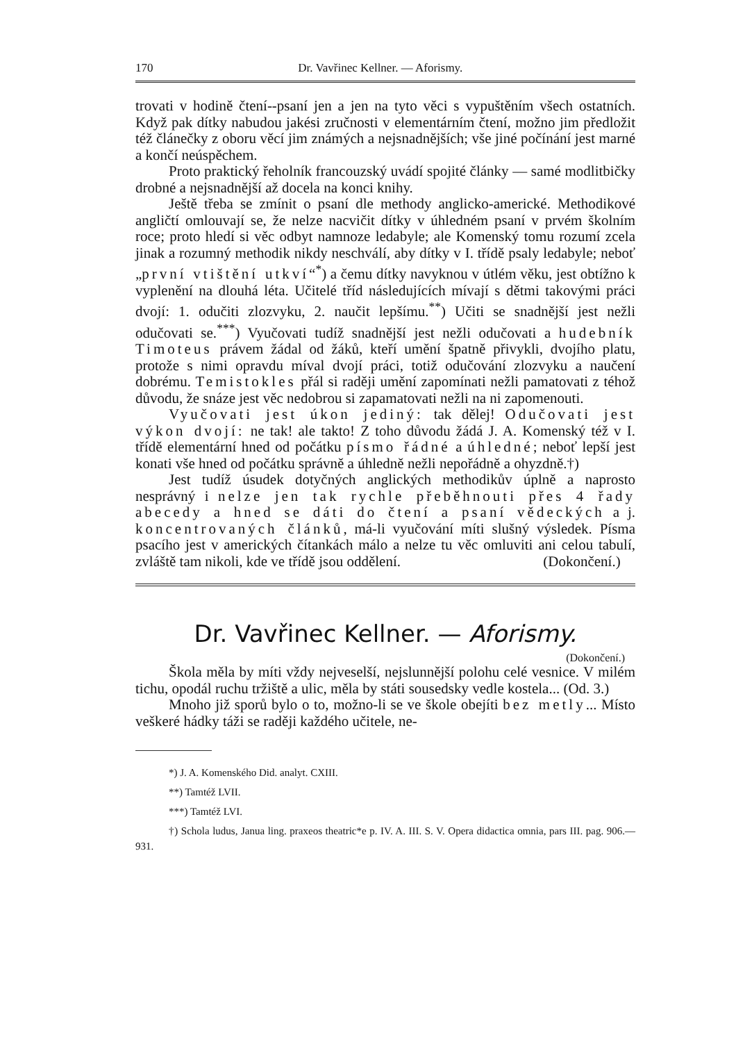170 Dr. Vavřinec Kellner. — Aforismy.
trovati v hodině čtení--psaní jen a jen na tyto věci s vypuštěním všech ostatních. Když pak dítky nabudou jakési zručnosti v elementárním čtení, možno jim předložit též článečky z oboru věcí jim známých a nejsnadnějších; vše jiné počínání jest marné a končí neúspěchem.
Proto praktický řeholník francouzský uvádí spojité články — samé modlitbičky drobné a nejsnadnější až docela na konci knihy.
Ještě třeba se zmínit o psaní dle methody anglicko-americké. Methodikové angličtí omlouvají se, že nelze nacvičit dítky v úhledném psaní v prvém školním roce; proto hledí si věc odbyt namnoze ledabyle; ale Komenský tomu rozumí zcela jinak a rozumný methodik nikdy neschválí, aby dítky v I. třídě psaly ledabyle; neboť „první vtištění utkví“<sup>*</sup>) a čemu dítky navyknou v útlém věku, jest obtížno k vyplenění na dlouhá léta. Učitelé tříd následujících mívají s dětmi takovými práci dvojí: 1. odučiti zlozvyku, 2. naučit lepšímu.<sup>**</sup>) Učiti se snadnější jest nežli odučovati se.<sup>***</sup>) Vyučovati tudíž snadnější jest nežli odučovati a hudebník Timoteus právem žádal od žáků, kteří umění špatně přivykli, dvojího platu, protože s nimi opravdu míval dvojí práci, totiž odučování zlozvyku a naučení dobrému. Temistokles přál si raději umění zapomínati nežli pamatovati z téhož důvodu, že snáze jest věc nedobrou si zapamatovati nežli na ni zapomenouti.
Vyučovati jest úkon jediný: tak dělej! Odučovati jest výkon dvojí: ne tak! ale takto! Z toho důvodu žádá J. A. Komenský též v I. třídě elementární hned od počátku písmo řádné a úhledné; neboť lepší jest konati vše hned od počátku správně a úhledně nežli nepořádně a ohyzdně.†)
Jest tudíž úsudek dotyčných anglických methodikův úplně a naprosto nesprávný i nelze jen tak rychle přeběhnouti přes 4 řady abecedy a hned se dáti do čtení a psaní vědeckých a j. koncentrovaných článků, má-li vyučování míti slušný výsledek. Písma psacího jest v amerických čítankách málo a nelze tu věc omluviti ani celou tabulí, zvláště tam nikoli, kde ve třídě jsou oddělení. (Dokončení.)
Dr. Vavřinec Kellner. — Aforismy.
(Dokončení.)
Škola měla by míti vždy nejveselší, nejslunnější polohu celé vesnice. V milém tichu, opodál ruchu tržiště a ulic, měla by státi sousedsky vedle kostela... (Od. 3.)
Mnoho již sporů bylo o to, možno-li se ve škole obejíti bez metly... Místo veškeré hádky táži se raději každého učitele, ne-
*) J. A. Komenského Did. analyt. CXIII.
**) Tamtéž LVII.
***) Tamtéž LVI.
†) Schola ludus, Janua ling. praxeos theatric*e p. IV. A. III. S. V. Opera didactica omnia, pars III. pag. 906.—931.